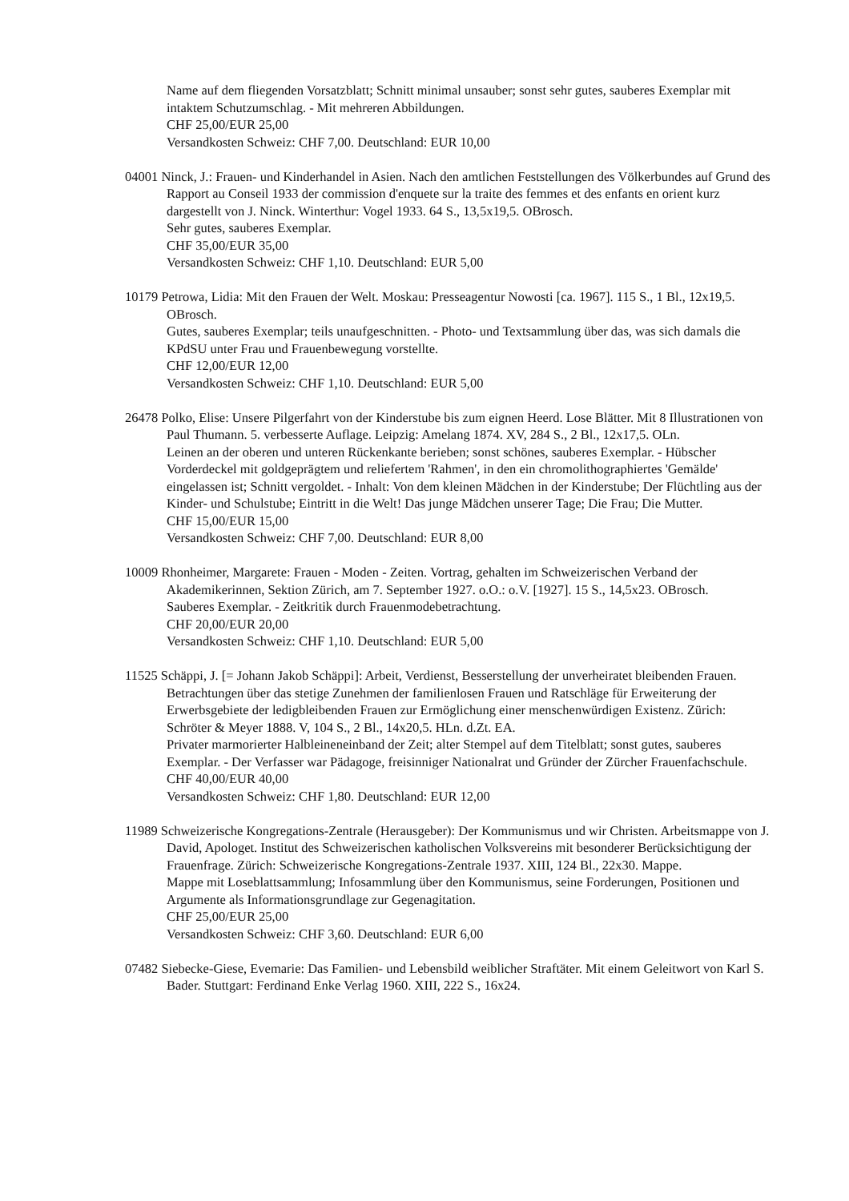Name auf dem fliegenden Vorsatzblatt; Schnitt minimal unsauber; sonst sehr gutes, sauberes Exemplar mit intaktem Schutzumschlag. - Mit mehreren Abbildungen.
CHF 25,00/EUR 25,00
Versandkosten Schweiz: CHF 7,00. Deutschland: EUR 10,00
04001 Ninck, J.: Frauen- und Kinderhandel in Asien. Nach den amtlichen Feststellungen des Völkerbundes auf Grund des Rapport au Conseil 1933 der commission d'enquete sur la traite des femmes et des enfants en orient kurz dargestellt von J. Ninck. Winterthur: Vogel 1933. 64 S., 13,5x19,5. OBrosch.
Sehr gutes, sauberes Exemplar.
CHF 35,00/EUR 35,00
Versandkosten Schweiz: CHF 1,10. Deutschland: EUR 5,00
10179 Petrowa, Lidia: Mit den Frauen der Welt. Moskau: Presseagentur Nowosti [ca. 1967]. 115 S., 1 Bl., 12x19,5. OBrosch.
Gutes, sauberes Exemplar; teils unaufgeschnitten. - Photo- und Textsammlung über das, was sich damals die KPdSU unter Frau und Frauenbewegung vorstellte.
CHF 12,00/EUR 12,00
Versandkosten Schweiz: CHF 1,10. Deutschland: EUR 5,00
26478 Polko, Elise: Unsere Pilgerfahrt von der Kinderstube bis zum eignen Heerd. Lose Blätter. Mit 8 Illustrationen von Paul Thumann. 5. verbesserte Auflage. Leipzig: Amelang 1874. XV, 284 S., 2 Bl., 12x17,5. OLn.
Leinen an der oberen und unteren Rückenkante berieben; sonst schönes, sauberes Exemplar. - Hübscher Vorderdeckel mit goldgeprägtem und reliefertem 'Rahmen', in den ein chromolithographiertes 'Gemälde' eingelassen ist; Schnitt vergoldet. - Inhalt: Von dem kleinen Mädchen in der Kinderstube; Der Flüchtling aus der Kinder- und Schulstube; Eintritt in die Welt! Das junge Mädchen unserer Tage; Die Frau; Die Mutter.
CHF 15,00/EUR 15,00
Versandkosten Schweiz: CHF 7,00. Deutschland: EUR 8,00
10009 Rhonheimer, Margarete: Frauen - Moden - Zeiten. Vortrag, gehalten im Schweizerischen Verband der Akademikerinnen, Sektion Zürich, am 7. September 1927. o.O.: o.V. [1927]. 15 S., 14,5x23. OBrosch.
Sauberes Exemplar. - Zeitkritik durch Frauenmodebetrachtung.
CHF 20,00/EUR 20,00
Versandkosten Schweiz: CHF 1,10. Deutschland: EUR 5,00
11525 Schäppi, J. [= Johann Jakob Schäppi]: Arbeit, Verdienst, Besserstellung der unverheiratet bleibenden Frauen. Betrachtungen über das stetige Zunehmen der familienlosen Frauen und Ratschläge für Erweiterung der Erwerbsgebiete der ledigbleibenden Frauen zur Ermöglichung einer menschenwürdigen Existenz. Zürich: Schröter & Meyer 1888. V, 104 S., 2 Bl., 14x20,5. HLn. d.Zt. EA.
Privater marmorierter Halbleineneinband der Zeit; alter Stempel auf dem Titelblatt; sonst gutes, sauberes Exemplar. - Der Verfasser war Pädagoge, freisinniger Nationalrat und Gründer der Zürcher Frauenfachschule.
CHF 40,00/EUR 40,00
Versandkosten Schweiz: CHF 1,80. Deutschland: EUR 12,00
11989 Schweizerische Kongregations-Zentrale (Herausgeber): Der Kommunismus und wir Christen. Arbeitsmappe von J. David, Apologet. Institut des Schweizerischen katholischen Volksvereins mit besonderer Berücksichtigung der Frauenfrage. Zürich: Schweizerische Kongregations-Zentrale 1937. XIII, 124 Bl., 22x30. Mappe.
Mappe mit Loseblattsammlung; Infosammlung über den Kommunismus, seine Forderungen, Positionen und Argumente als Informationsgrundlage zur Gegenagitation.
CHF 25,00/EUR 25,00
Versandkosten Schweiz: CHF 3,60. Deutschland: EUR 6,00
07482 Siebecke-Giese, Evemarie: Das Familien- und Lebensbild weiblicher Straftäter. Mit einem Geleitwort von Karl S. Bader. Stuttgart: Ferdinand Enke Verlag 1960. XIII, 222 S., 16x24.